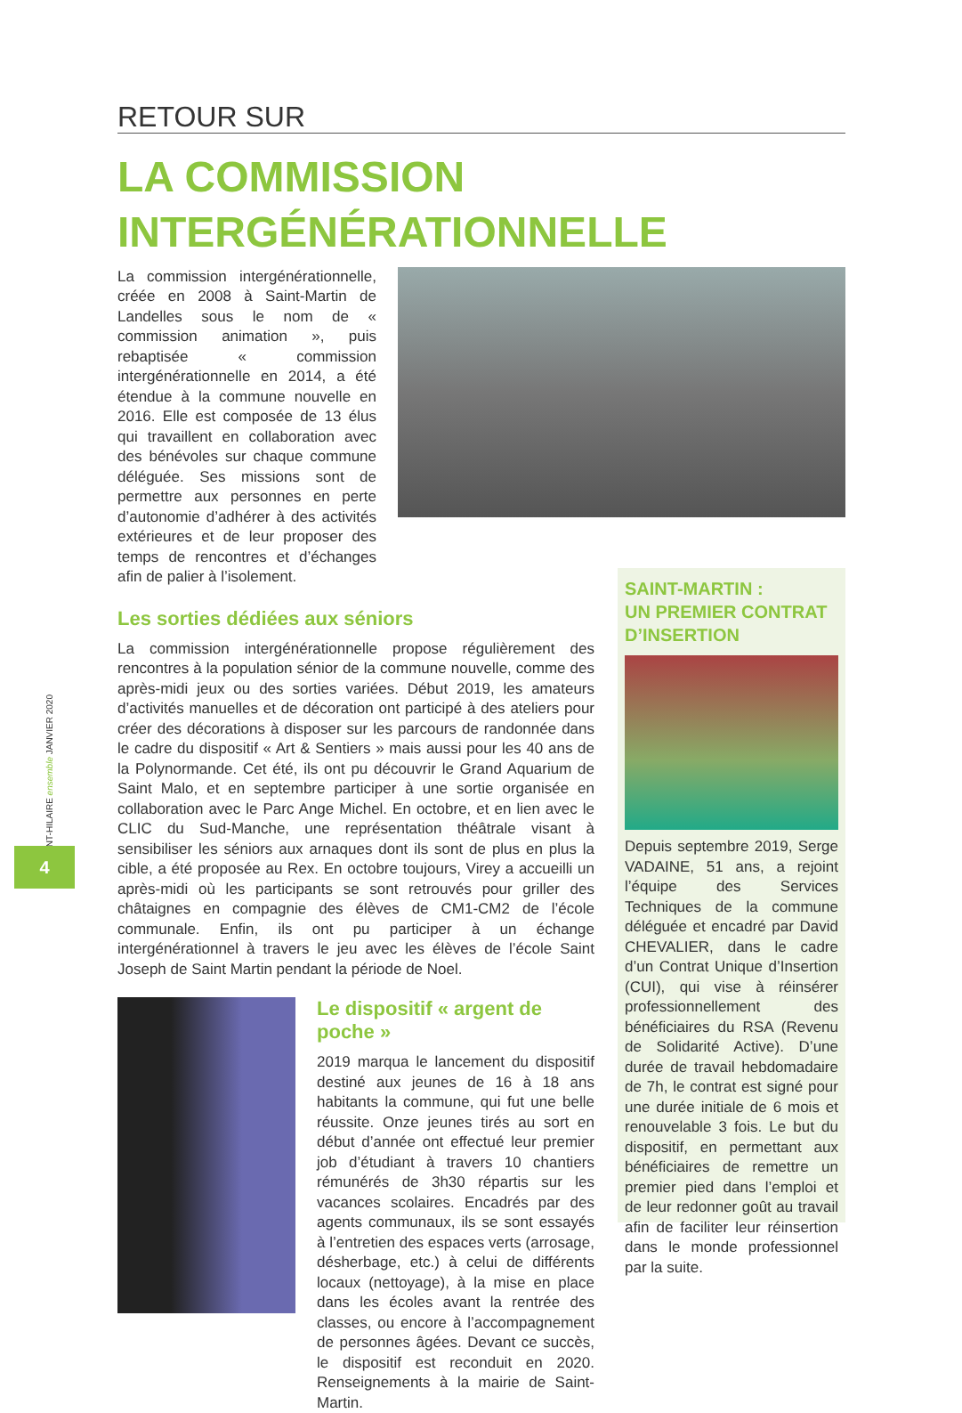SAINT-HILAIRE ensemble JANVIER 2020
4
RETOUR SUR
LA COMMISSION
INTERGÉNÉRATIONNELLE
La commission intergénérationnelle, créée en 2008 à Saint-Martin de Landelles sous le nom de « commission animation », puis rebaptisée « commission intergénérationnelle en 2014, a été étendue à la commune nouvelle en 2016. Elle est composée de 13 élus qui travaillent en collaboration avec des bénévoles sur chaque commune déléguée. Ses missions sont de permettre aux personnes en perte d’autonomie d’adhérer à des activités extérieures et de leur proposer des temps de rencontres et d’échanges afin de palier à l’isolement.
Les sorties dédiées aux séniors
La commission intergénérationnelle propose régulièrement des rencontres à la population sénior de la commune nouvelle, comme des après-midi jeux ou des sorties variées. Début 2019, les amateurs d’activités manuelles et de décoration ont participé à des ateliers pour créer des décorations à disposer sur les parcours de randonnée dans le cadre du dispositif « Art & Sentiers » mais aussi pour les 40 ans de la Polynormande. Cet été, ils ont pu découvrir le Grand Aquarium de Saint Malo, et en septembre participer à une sortie organisée en collaboration avec le Parc Ange Michel. En octobre, et en lien avec le CLIC du Sud-Manche, une représentation théâtrale visant à sensibiliser les séniors aux arnaques dont ils sont de plus en plus la cible, a été proposée au Rex. En octobre toujours, Virey a accueilli un après-midi où les participants se sont retrouvés pour griller des châtaignes en compagnie des élèves de CM1-CM2 de l’école communale. Enfin, ils ont pu participer à un échange intergénérationnel à travers le jeu avec les élèves de l’école Saint Joseph de Saint Martin pendant la période de Noel.
Le dispositif « argent de poche »
2019 marqua le lancement du dispositif destiné aux jeunes de 16 à 18 ans habitants la commune, qui fut une belle réussite. Onze jeunes tirés au sort en début d’année ont effectué leur premier job d’étudiant à travers 10 chantiers rémunérés de 3h30 répartis sur les vacances scolaires. Encadrés par des agents communaux, ils se sont essayés à l’entretien des espaces verts (arrosage, désherbage, etc.) à celui de différents locaux (nettoyage), à la mise en place dans les écoles avant la rentrée des classes, ou encore à l’accompagnement de personnes âgées. Devant ce succès, le dispositif est reconduit en 2020. Renseignements à la mairie de Saint-Martin.
SAINT-MARTIN :
UN PREMIER CONTRAT
D’INSERTION
Depuis septembre 2019, Serge VADAINE, 51 ans, a rejoint l’équipe des Services Techniques de la commune déléguée et encadré par David CHEVALIER, dans le cadre d’un Contrat Unique d’Insertion (CUI), qui vise à réinsérer professionnellement des bénéficiaires du RSA (Revenu de Solidarité Active). D’une durée de travail hebdomadaire de 7h, le contrat est signé pour une durée initiale de 6 mois et renouvelable 3 fois. Le but du dispositif, en permettant aux bénéficiaires de remettre un premier pied dans l’emploi et de leur redonner goût au travail afin de faciliter leur réinsertion dans le monde professionnel par la suite.